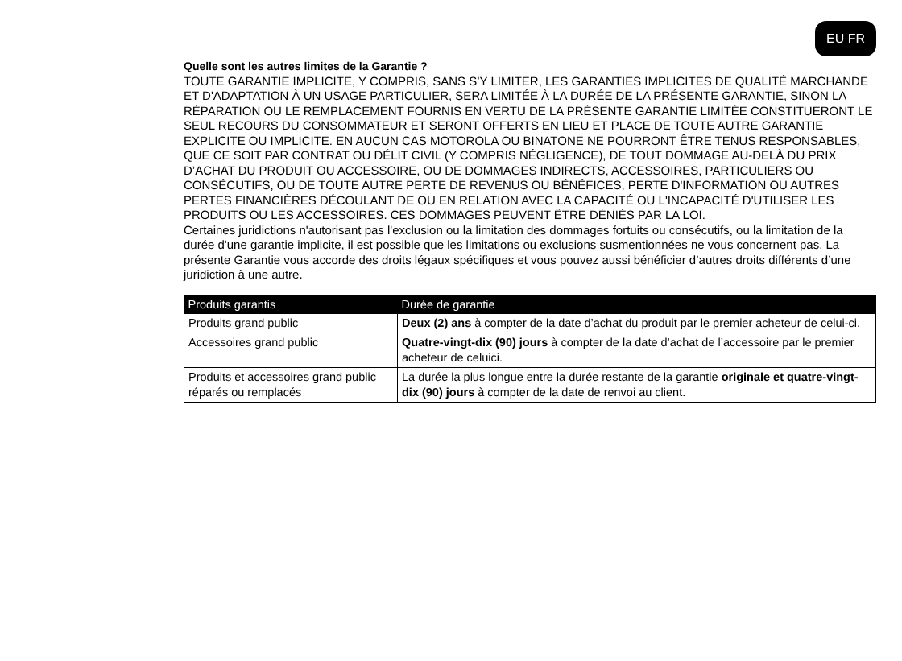EU FR
Quelle sont les autres limites de la Garantie ?
TOUTE GARANTIE IMPLICITE, Y COMPRIS, SANS S’Y LIMITER, LES GARANTIES IMPLICITES DE QUALITÉ MARCHANDE ET D'ADAPTATION À UN USAGE PARTICULIER, SERA LIMITÉE À LA DURÉE DE LA PRÉSENTE GARANTIE, SINON LA RÉPARATION OU LE REMPLACEMENT FOURNIS EN VERTU DE LA PRÉSENTE GARANTIE LIMITÉE CONSTITUERONT LE SEUL RECOURS DU CONSOMMATEUR ET SERONT OFFERTS EN LIEU ET PLACE DE TOUTE AUTRE GARANTIE EXPLICITE OU IMPLICITE. EN AUCUN CAS MOTOROLA OU BINATONE NE POURRONT ÊTRE TENUS RESPONSABLES, QUE CE SOIT PAR CONTRAT OU DÉLIT CIVIL (Y COMPRIS NÉGLIGENCE), DE TOUT DOMMAGE AU-DELÀ DU PRIX D’ACHAT DU PRODUIT OU ACCESSOIRE, OU DE DOMMAGES INDIRECTS, ACCESSOIRES, PARTICULIERS OU CONSÉCUTIFS, OU DE TOUTE AUTRE PERTE DE REVENUS OU BÉNÉFICES, PERTE D'INFORMATION OU AUTRES PERTES FINANCIÈRES DÉCOULANT DE OU EN RELATION AVEC LA CAPACITÉ OU L'INCAPACITÉ D'UTILISER LES PRODUITS OU LES ACCESSOIRES. CES DOMMAGES PEUVENT ÊTRE DÉNIÉS PAR LA LOI.
Certaines juridictions n'autorisant pas l'exclusion ou la limitation des dommages fortuits ou consécutifs, ou la limitation de la durée d'une garantie implicite, il est possible que les limitations ou exclusions susmentionnées ne vous concernent pas. La présente Garantie vous accorde des droits légaux spécifiques et vous pouvez aussi bénéficier d’autres droits différents d’une juridiction à une autre.
| Produits garantis | Durée de garantie |
| --- | --- |
| Produits grand public | Deux (2) ans à compter de la date d’achat du produit par le premier acheteur de celui-ci. |
| Accessoires grand public | Quatre-vingt-dix (90) jours à compter de la date d’achat de l’accessoire par le premier acheteur de celuici. |
| Produits et accessoires grand public réparés ou remplacés | La durée la plus longue entre la durée restante de la garantie originale et quatre-vingt-dix (90) jours à compter de la date de renvoi au client. |